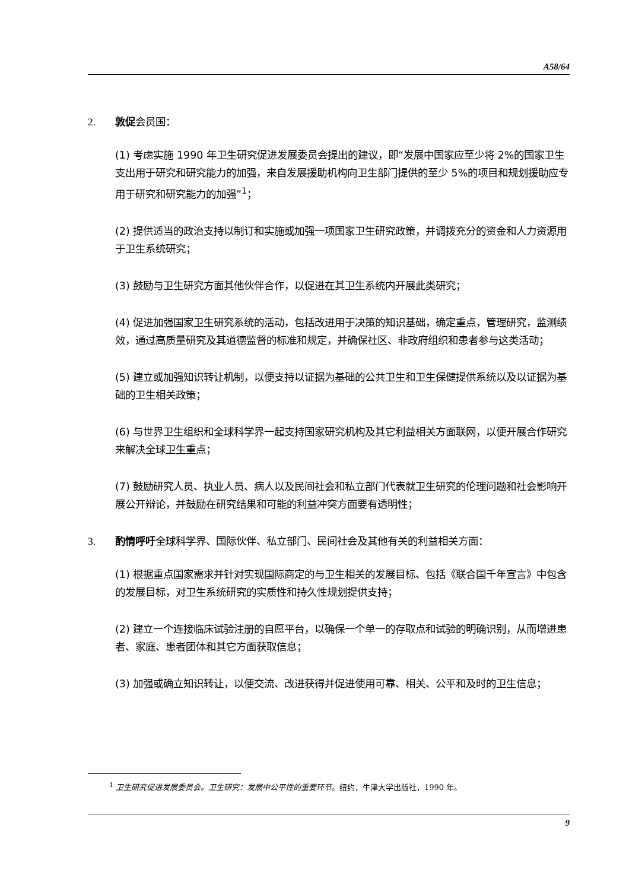A58/64
2. 敦促会员国：
(1) 考虑实施 1990 年卫生研究促进发展委员会提出的建议，即“发展中国家应至少将 2%的国家卫生支出用于研究和研究能力的加强，来自发展援助机构向卫生部门提供的至少 5%的项目和规划援助应专用于研究和研究能力的加强”<sup>1</sup>；
(2) 提供适当的政治支持以制订和实施或加强一项国家卫生研究政策，并调拨充分的资金和人力资源用于卫生系统研究；
(3) 鼓励与卫生研究方面其他伙伴合作，以促进在其卫生系统内开展此类研究；
(4) 促进加强国家卫生研究系统的活动，包括改进用于决策的知识基础，确定重点，管理研究，监测绩效，通过高质量研究及其道德监督的标准和规定，并确保社区、非政府组织和患者参与这类活动；
(5) 建立或加强知识转让机制，以便支持以证据为基础的公共卫生和卫生保健提供系统以及以证据为基础的卫生相关政策；
(6) 与世界卫生组织和全球科学界一起支持国家研究机构及其它利益相关方面联网，以便开展合作研究来解决全球卫生重点；
(7) 鼓励研究人员、执业人员、病人以及民间社会和私立部门代表就卫生研究的伦理问题和社会影响开展公开辩论，并鼓励在研究结果和可能的利益冲突方面要有透明性；
3. 酌情呼吁全球科学界、国际伙伴、私立部门、民间社会及其他有关的利益相关方面：
(1) 根据重点国家需求并针对实现国际商定的与卫生相关的发展目标、包括《联合国千年宣言》中包含的发展目标，对卫生系统研究的实质性和持久性规划提供支持；
(2) 建立一个连接临床试验注册的自愿平台，以确保一个单一的存取点和试验的明确识别，从而增进患者、家庭、患者团体和其它方面获取信息；
(3) 加强或确立知识转让，以便交流、改进获得并促进使用可靠、相关、公平和及时的卫生信息；
<sup>1</sup> 卫生研究促进发展委员会。卫生研究：发展中公平性的重要环节。纽约，牛津大学出版社，1990 年。
9